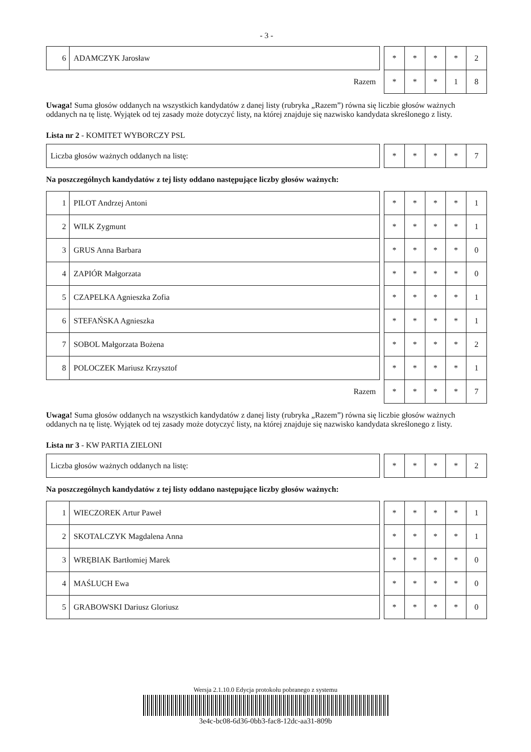- 3 -
| 6 | ADAMCZYK Jarosław | | * | * | * | * | 2 |
| Razem | | | * | * | * | 1 | 8 |
Uwaga! Suma głosów oddanych na wszystkich kandydatów z danej listy (rubryka „Razem”) równa się liczbie głosów ważnych oddanych na tę listę. Wyjątek od tej zasady może dotyczyć listy, na której znajduje się nazwisko kandydata skreślonego z listy.
Lista nr 2 - KOMITET WYBORCZY PSL
| Liczba głosów ważnych oddanych na listę: | | * | * | * | * | 7 |
Na poszczególnych kandydatów z tej listy oddano następujące liczby głosów ważnych:
| 1 | PILOT Andrzej Antoni | | * | * | * | * | 1 |
| 2 | WILK Zygmunt | | * | * | * | * | 1 |
| 3 | GRUS Anna Barbara | | * | * | * | * | 0 |
| 4 | ZAPIÓR Małgorzata | | * | * | * | * | 0 |
| 5 | CZAPELKA Agnieszka Zofia | | * | * | * | * | 1 |
| 6 | STEFAŃSKA Agnieszka | | * | * | * | * | 1 |
| 7 | SOBOL Małgorzata Bożena | | * | * | * | * | 2 |
| 8 | POLOCZEK Mariusz Krzysztof | | * | * | * | * | 1 |
| Razem | | | * | * | * | * | 7 |
Uwaga! Suma głosów oddanych na wszystkich kandydatów z danej listy (rubryka „Razem”) równa się liczbie głosów ważnych oddanych na tę listę. Wyjątek od tej zasady może dotyczyć listy, na której znajduje się nazwisko kandydata skreślonego z listy.
Lista nr 3 - KW PARTIA ZIELONI
| Liczba głosów ważnych oddanych na listę: | | * | * | * | * | 2 |
Na poszczególnych kandydatów z tej listy oddano następujące liczby głosów ważnych:
| 1 | WIECZOREK Artur Paweł | | * | * | * | * | 1 |
| 2 | SKOTALCZYK Magdalena Anna | | * | * | * | * | 1 |
| 3 | WRĘBIAK Bartłomiej Marek | | * | * | * | * | 0 |
| 4 | MAŚLUCH Ewa | | * | * | * | * | 0 |
| 5 | GRABOWSKI Dariusz Gloriusz | | * | * | * | * | 0 |
Wersja 2.1.10.0 Edycja protokołu pobranego z systemu
3e4c-bc08-6d36-0bb3-fac8-12dc-aa31-809b